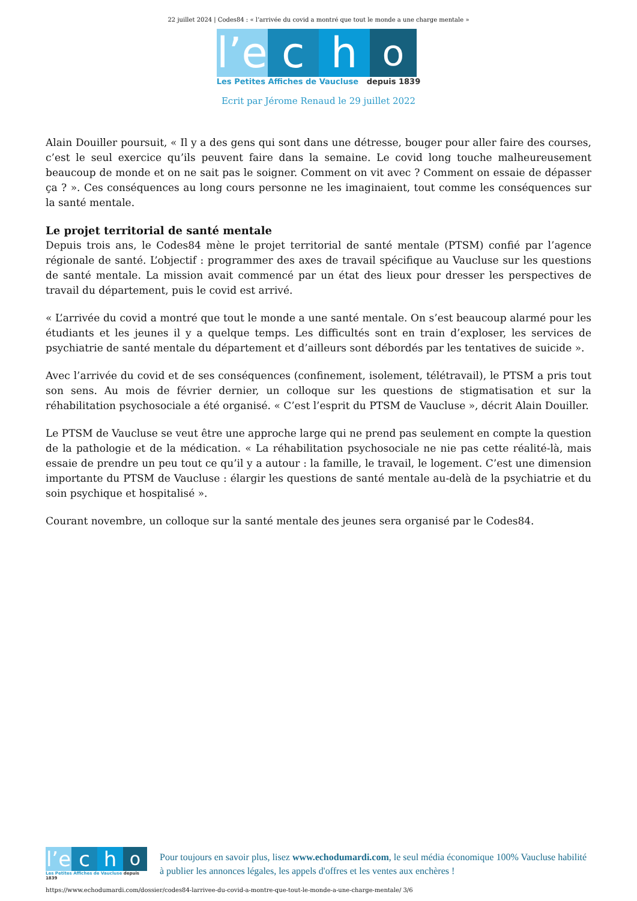22 juillet 2024 | Codes84 : « l’arrivée du covid a montré que tout le monde a une charge mentale »
l’e
c
h
o
Les Petites Affiches de Vaucluse depuis 1839
Ecrit par Jérome Renaud le 29 juillet 2022
Alain Douiller poursuit, « Il y a des gens qui sont dans une détresse, bouger pour aller faire des courses, c’est le seul exercice qu’ils peuvent faire dans la semaine. Le covid long touche malheureusement beaucoup de monde et on ne sait pas le soigner. Comment on vit avec ? Comment on essaie de dépasser ça ? ». Ces conséquences au long cours personne ne les imaginaient, tout comme les conséquences sur la santé mentale.
Le projet territorial de santé mentale
Depuis trois ans, le Codes84 mène le projet territorial de santé mentale (PTSM) confié par l’agence régionale de santé. L’objectif : programmer des axes de travail spécifique au Vaucluse sur les questions de santé mentale. La mission avait commencé par un état des lieux pour dresser les perspectives de travail du département, puis le covid est arrivé.
« L’arrivée du covid a montré que tout le monde a une santé mentale. On s’est beaucoup alarmé pour les étudiants et les jeunes il y a quelque temps. Les difficultés sont en train d’exploser, les services de psychiatrie de santé mentale du département et d’ailleurs sont débordés par les tentatives de suicide ».
Avec l’arrivée du covid et de ses conséquences (confinement, isolement, télétravail), le PTSM a pris tout son sens. Au mois de février dernier, un colloque sur les questions de stigmatisation et sur la réhabilitation psychosociale a été organisé. « C’est l’esprit du PTSM de Vaucluse », décrit Alain Douiller.
Le PTSM de Vaucluse se veut être une approche large qui ne prend pas seulement en compte la question de la pathologie et de la médication. « La réhabilitation psychosociale ne nie pas cette réalité-là, mais essaie de prendre un peu tout ce qu’il y a autour : la famille, le travail, le logement. C’est une dimension importante du PTSM de Vaucluse : élargir les questions de santé mentale au-delà de la psychiatrie et du soin psychique et hospitalisé ».
Courant novembre, un colloque sur la santé mentale des jeunes sera organisé par le Codes84.
l’e
c
h
o
Les Petites Affiches de Vaucluse depuis 1839
Pour toujours en savoir plus, lisez www.echodumardi.com, le seul média économique 100% Vaucluse habilité à publier les annonces légales, les appels d'offres et les ventes aux enchères !
https://www.echodumardi.com/dossier/codes84-larrivee-du-covid-a-montre-que-tout-le-monde-a-une-charge-mentale/ 3/6